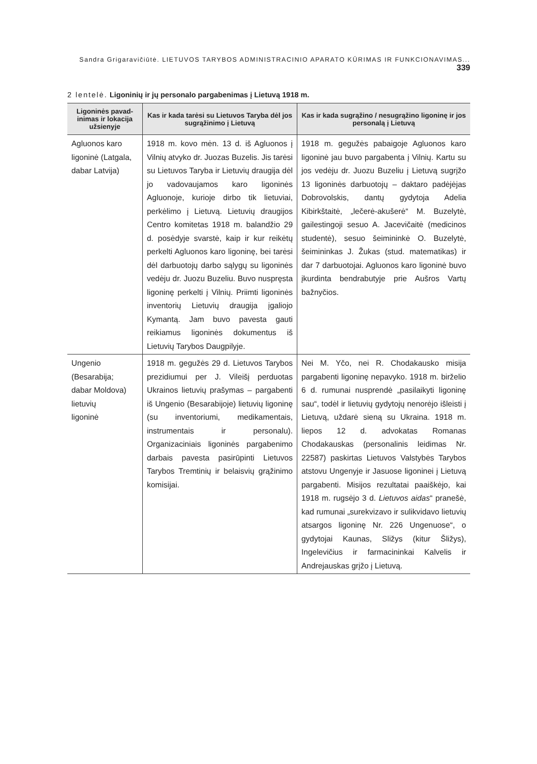Sandra Grigaravičiūtė. LIETUVOS TARYBOS ADMINISTRACINIO APARATO KŪRIMAS IR FUNKCIONAVIMAS... 339
2 lentelė. Ligoninių ir jų personalo pargabenimas į Lietuvą 1918 m.
| Ligoninės pavad­inimas ir lokacija užsienyje | Kas ir kada tarėsi su Lietuvos Taryba dėl jos sugrąžinimo į Lietuvą | Kas ir kada sugrąžino / nesugrąžino ligoninę ir jos personalą į Lietuvą |
| --- | --- | --- |
| Agluonos karo ligoninė (Latgala, dabar Latvija) | 1918 m. kovo mėn. 13 d. iš Agluonos į Vilnių atvyko dr. Juozas Buzelis. Jis tarėsi su Lietuvos Taryba ir Lietuvių draugija dėl jo vadovaujamos karo ligoninės Agluonoje, kurioje dirbo tik lietuviai, perkėlimo į Lietuvą. Lietuvių draugijos Centro komitetas 1918 m. balandžio 29 d. posėdyje svarstė, kaip ir kur reikėtų perkelti Agluonos karo ligoninę, bei tarėsi dėl darbuotojų darbo sąlygų su ligoninės vedėju dr. Juozu Buzeliu. Buvo nuspręsta ligoninę perkelti į Vilnių. Priimti ligoninės inventorių Lietuvių draugija įgaliojo Kymantą. Jam buvo pavesta gauti reikiamus ligoninės dokumentus iš Lietuvių Tarybos Daugpilyje. | 1918 m. gegužės pabaigoje Agluonos karo ligoninė jau buvo pargabenta į Vilnių. Kartu su jos vedėju dr. Juozu Buzeliu į Lietuvą sugrįžo 13 ligoninės darbuotojų – daktaro padėjėjas Dobrovolskis, dantų gydytoja Adelia Kibirkštaitė, „lečerė-akušerė“ M. Buzelytė, gailestingoji sesuo A. Jacevičaitė (medicinos studentė), sesuo šeimininkė O. Buzelytė, šeimininkas J. Žukas (stud. matematikas) ir dar 7 darbuotojai. Agluonos karo ligoninė buvo įkurdinta bendrabutyje prie Aušros Vartų bažnyčios. |
| Ungenio (Besarabija; dabar Moldova) lietuvių ligoninė | 1918 m. gegužės 29 d. Lietuvos Tarybos prezidiumui per J. Vileišį perduotas Ukrainos lietuvių prašymas – pargabenti iš Ungenio (Besarabijoje) lietuvių ligoninę (su inventoriumi, medikamentais, instrumentais ir personalu). Organizaciniais ligoninės pargabenimo darbais pavesta pasirūpinti Lietuvos Tarybos Tremtinių ir belaisvių grąžinimo komisijai. | Nei M. Yčo, nei R. Chodakausko misija pargabenti ligoninę nepavyko. 1918 m. birželio 6 d. rumunai nusprendė „pasilaikyti ligoninę sau“, todėl ir lietuvių gydytojų nenorėjo išleisti į Lietuvą, uždarė sieną su Ukraina. 1918 m. liepos 12 d. advokatas Romanas Chodakauskas (personalinis leidimas Nr. 22587) paskirtas Lietuvos Valstybės Tarybos atstovu Ungenyje ir Jasuose ligoninei į Lietuvą pargabenti. Misijos rezultatai paaiškėjo, kai 1918 m. rugsėjo 3 d. Lietuvos aidas “ pranešė, kad rumunai „surekvizavo ir sulikvidavo lietuvių atsargos ligoninę Nr. 226 Ungenuose“, o gydytojai Kaunas, Sližys (kitur Šližys), Ingelevičius ir farmacininkai Kalvelis ir Andrejauskas grįžo į Lietuvą. |